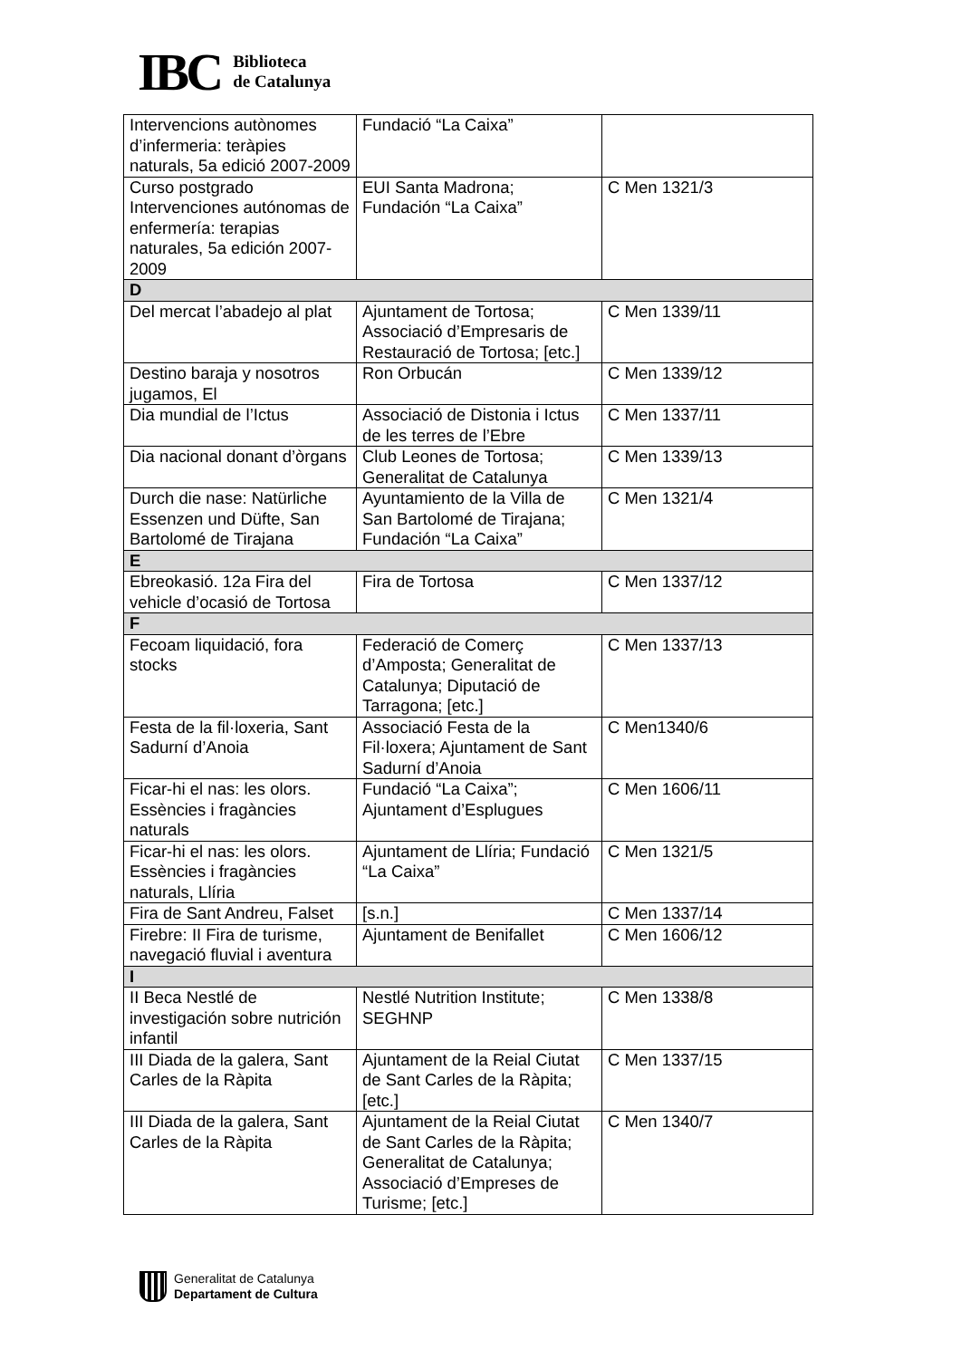IBC
Biblioteca
de Catalunya
| Intervencions autònomes d’infermeria: teràpies naturals, 5a edició 2007-2009 | Fundació “La Caixa” | |
| Curso postgrado Intervenciones autónomas de enfermería: terapias naturales, 5a edición 2007-2009 | EUI Santa Madrona; Fundación “La Caixa” | C Men 1321/3 |
| D | | |
| Del mercat l’abadejo al plat | Ajuntament de Tortosa; Associació d’Empresaris de Restauració de Tortosa; [etc.] | C Men 1339/11 |
| Destino baraja y nosotros jugamos, El | Ron Orbucán | C Men 1339/12 |
| Dia mundial de l’Ictus | Associació de Distonia i Ictus de les terres de l’Ebre | C Men 1337/11 |
| Dia nacional donant d’òrgans | Club Leones de Tortosa; Generalitat de Catalunya | C Men 1339/13 |
| Durch die nase: Natürliche Essenzen und Düfte, San Bartolomé de Tirajana | Ayuntamiento de la Villa de San Bartolomé de Tirajana; Fundación “La Caixa” | C Men 1321/4 |
| E | | |
| Ebreokasió. 12a Fira del vehicle d’ocasió de Tortosa | Fira de Tortosa | C Men 1337/12 |
| F | | |
| Fecoam liquidació, fora stocks | Federació de Comerç d’Amposta; Generalitat de Catalunya; Diputació de Tarragona; [etc.] | C Men 1337/13 |
| Festa de la fil·loxeria, Sant Sadurní d’Anoia | Associació Festa de la Fil·loxera; Ajuntament de Sant Sadurní d’Anoia | C Men1340/6 |
| Ficar-hi el nas: les olors. Essències i fragàncies naturals | Fundació “La Caixa”; Ajuntament d’Esplugues | C Men 1606/11 |
| Ficar-hi el nas: les olors. Essències i fragàncies naturals, Llíria | Ajuntament de Llíria; Fundació “La Caixa” | C Men 1321/5 |
| Fira de Sant Andreu, Falset | [s.n.] | C Men 1337/14 |
| Firebre: II Fira de turisme, navegació fluvial i aventura | Ajuntament de Benifallet | C Men 1606/12 |
| I | | |
| II Beca Nestlé de investigación sobre nutrición infantil | Nestlé Nutrition Institute; SEGHNP | C Men 1338/8 |
| III Diada de la galera, Sant Carles de la Ràpita | Ajuntament de la Reial Ciutat de Sant Carles de la Ràpita; [etc.] | C Men 1337/15 |
| III Diada de la galera, Sant Carles de la Ràpita | Ajuntament de la Reial Ciutat de Sant Carles de la Ràpita; Generalitat de Catalunya; Associació d’Empreses de Turisme; [etc.] | C Men 1340/7 |
Generalitat de Catalunya
Departament de Cultura